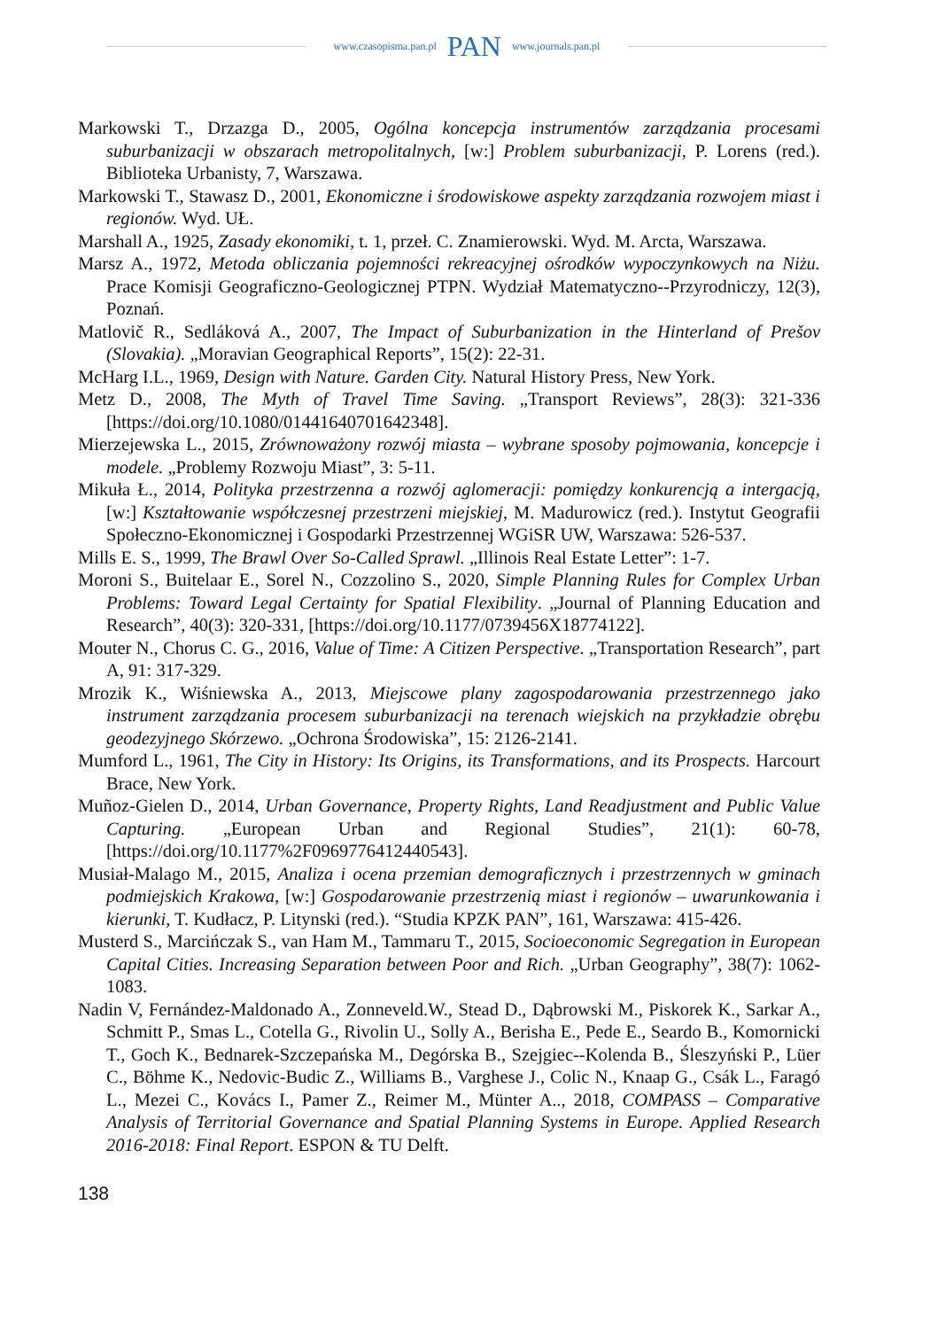www.czasopisma.pan.pl PAN www.journals.pan.pl
Markowski T., Drzazga D., 2005, Ogólna koncepcja instrumentów zarządzania procesami suburbanizacji w obszarach metropolitalnych, [w:] Problem suburbanizacji, P. Lorens (red.). Biblioteka Urbanisty, 7, Warszawa.
Markowski T., Stawasz D., 2001, Ekonomiczne i środowiskowe aspekty zarządzania rozwojem miast i regionów. Wyd. UŁ.
Marshall A., 1925, Zasady ekonomiki, t. 1, przeł. C. Znamierowski. Wyd. M. Arcta, Warszawa.
Marsz A., 1972, Metoda obliczania pojemności rekreacyjnej ośrodków wypoczynkowych na Niżu. Prace Komisji Geograficzno-Geologicznej PTPN. Wydział Matematyczno--Przyrodniczy, 12(3), Poznań.
Matlovič R., Sedláková A., 2007, The Impact of Suburbanization in the Hinterland of Prešov (Slovakia). „Moravian Geographical Reports”, 15(2): 22-31.
McHarg I.L., 1969, Design with Nature. Garden City. Natural History Press, New York.
Metz D., 2008, The Myth of Travel Time Saving. „Transport Reviews”, 28(3): 321-336 [https://doi.org/10.1080/01441640701642348].
Mierzejewska L., 2015, Zrównoważony rozwój miasta – wybrane sposoby pojmowania, koncepcje i modele. „Problemy Rozwoju Miast”, 3: 5-11.
Mikuła Ł., 2014, Polityka przestrzenna a rozwój aglomeracji: pomiędzy konkurencją a intergacją, [w:] Kształtowanie współczesnej przestrzeni miejskiej, M. Madurowicz (red.). Instytut Geografii Społeczno-Ekonomicznej i Gospodarki Przestrzennej WGiSR UW, Warszawa: 526-537.
Mills E. S., 1999, The Brawl Over So-Called Sprawl. „Illinois Real Estate Letter”: 1-7.
Moroni S., Buitelaar E., Sorel N., Cozzolino S., 2020, Simple Planning Rules for Complex Urban Problems: Toward Legal Certainty for Spatial Flexibility. „Journal of Planning Education and Research”, 40(3): 320-331, [https://doi.org/10.1177/0739456X18774122].
Mouter N., Chorus C. G., 2016, Value of Time: A Citizen Perspective. „Transportation Research”, part A, 91: 317-329.
Mrozik K., Wiśniewska A., 2013, Miejscowe plany zagospodarowania przestrzennego jako instrument zarządzania procesem suburbanizacji na terenach wiejskich na przykładzie obrębu geodezyjnego Skórzewo. „Ochrona Środowiska”, 15: 2126-2141.
Mumford L., 1961, The City in History: Its Origins, its Transformations, and its Prospects. Harcourt Brace, New York.
Muñoz-Gielen D., 2014, Urban Governance, Property Rights, Land Readjustment and Public Value Capturing. „European Urban and Regional Studies”, 21(1): 60-78, [https://doi.org/10.1177%2F0969776412440543].
Musiał-Malago M., 2015, Analiza i ocena przemian demograficznych i przestrzennych w gminach podmiejskich Krakowa, [w:] Gospodarowanie przestrzenią miast i regionów – uwarunkowania i kierunki, T. Kudłacz, P. Litynski (red.). “Studia KPZK PAN”, 161, Warszawa: 415-426.
Musterd S., Marcińczak S., van Ham M., Tammaru T., 2015, Socioeconomic Segregation in European Capital Cities. Increasing Separation between Poor and Rich. „Urban Geography”, 38(7): 1062-1083.
Nadin V, Fernández-Maldonado A., Zonneveld.W., Stead D., Dąbrowski M., Piskorek K., Sarkar A., Schmitt P., Smas L., Cotella G., Rivolin U., Solly A., Berisha E., Pede E., Seardo B., Komornicki T., Goch K., Bednarek-Szczepańska M., Degórska B., Szejgiec--Kolenda B., Śleszyński P., Lüer C., Böhme K., Nedovic-Budic Z., Williams B., Varghese J., Colic N., Knaap G., Csák L., Faragó L., Mezei C., Kovács I., Pamer Z., Reimer M., Münter A.., 2018, COMPASS – Comparative Analysis of Territorial Governance and Spatial Planning Systems in Europe. Applied Research 2016-2018: Final Report. ESPON & TU Delft.
138